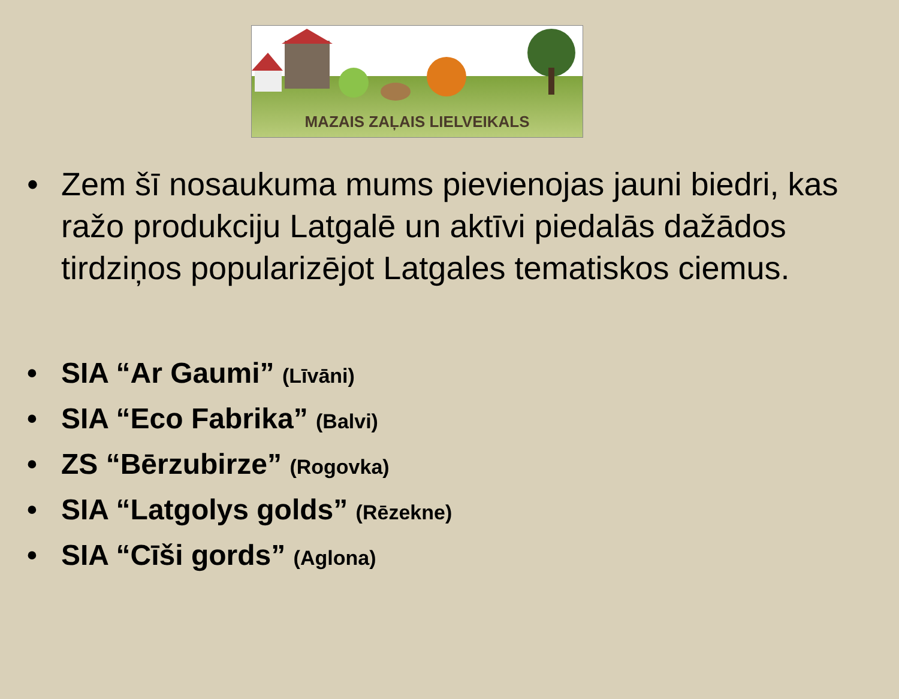MAZAIS ZAĻAIS LIELVEIKALS
• Zem šī nosaukuma mums pievienojas jauni biedri, kas ražo produkciju Latgalē un aktīvi piedalās dažādos tirdziņos popularizējot Latgales tematiskos ciemus.
• SIA “Ar Gaumi” (Līvāni)
• SIA “Eco Fabrika” (Balvi)
• ZS “Bērzubirze” (Rogovka)
• SIA “Latgolys golds” (Rēzekne)
• SIA “Cīši gords” (Aglona)